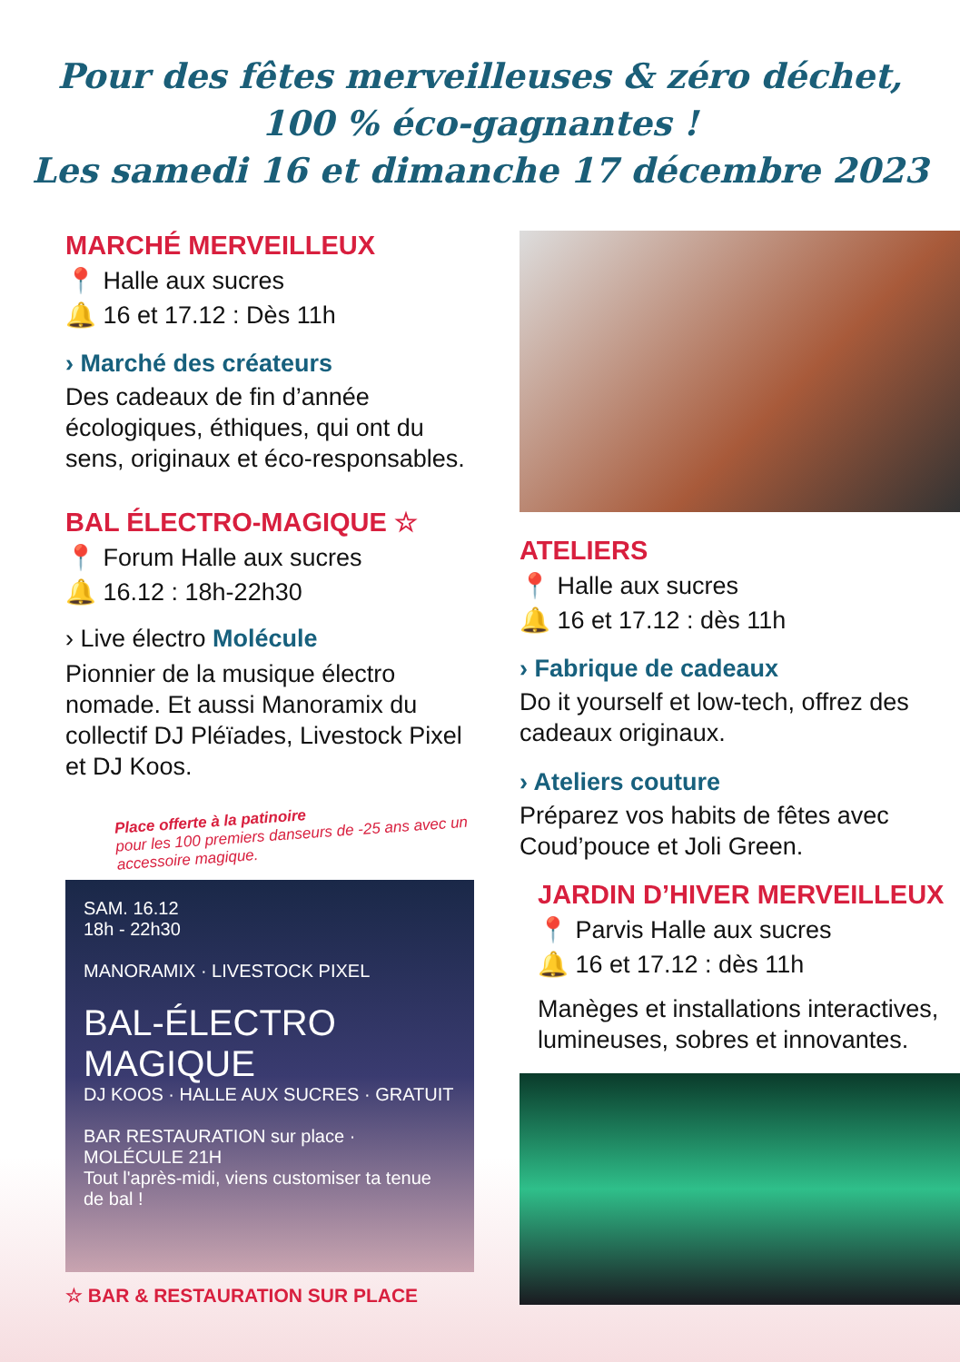Pour des fêtes merveilleuses & zéro déchet,
100 % éco-gagnantes !
Les samedi 16 et dimanche 17 décembre 2023
MARCHÉ MERVEILLEUX
📍 Halle aux sucres
🔔 16 et 17.12 : Dès 11h
› Marché des créateurs
Des cadeaux de fin d’année écologiques, éthiques, qui ont du sens, originaux et éco-responsables.
BAL ÉLECTRO-MAGIQUE ☆
📍 Forum Halle aux sucres
🔔 16.12 : 18h-22h30
› Live électro Molécule
Pionnier de la musique électro nomade. Et aussi Manoramix du collectif DJ Pléïades, Livestock Pixel et DJ Koos.
Place offerte à la patinoire
pour les 100 premiers danseurs de -25 ans avec un accessoire magique.
SAM. 16.12
18h - 22h30
MANORAMIX · LIVESTOCK PIXEL
BAL-ÉLECTRO
MAGIQUE
DJ KOOS · HALLE AUX SUCRES · GRATUIT
BAR RESTAURATION sur place · MOLÉCULE 21H
Tout l'après-midi, viens customiser ta tenue de bal !
☆ BAR & RESTAURATION SUR PLACE
ATELIERS
📍 Halle aux sucres
🔔 16 et 17.12 : dès 11h
› Fabrique de cadeaux
Do it yourself et low-tech, offrez des cadeaux originaux.
› Ateliers couture
Préparez vos habits de fêtes avec Coud’pouce et Joli Green.
JARDIN D’HIVER MERVEILLEUX
📍 Parvis Halle aux sucres
🔔 16 et 17.12 : dès 11h
Manèges et installations interactives, lumineuses, sobres et innovantes.